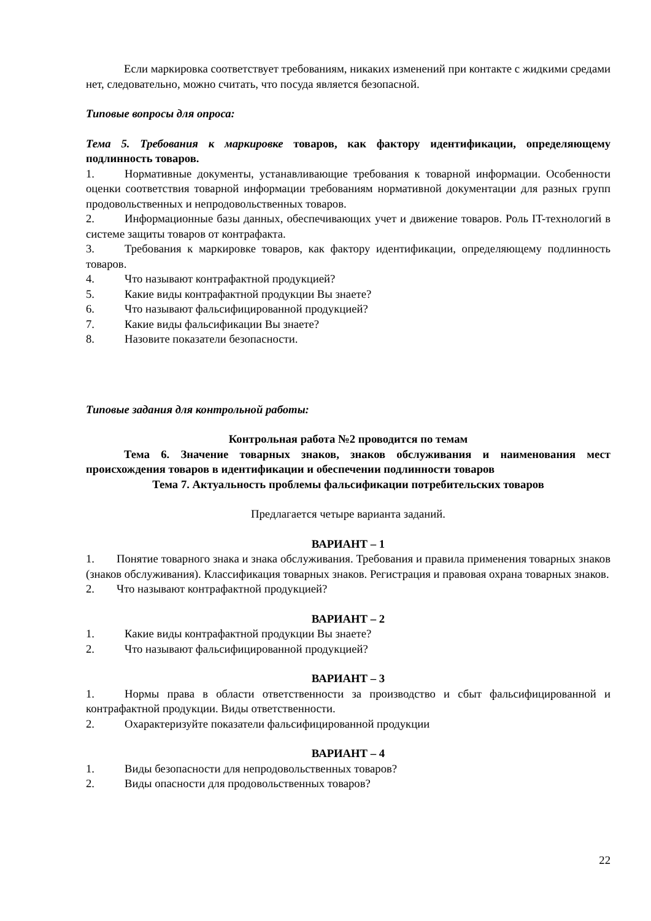Если маркировка соответствует требованиям, никаких изменений при контакте с жидкими средами нет, следовательно, можно считать, что посуда является безопасной.
Типовые вопросы для опроса:
Тема 5. Требования к маркировке товаров, как фактору идентификации, определяющему подлинность товаров.
1. Нормативные документы, устанавливающие требования к товарной информации. Особенности оценки соответствия товарной информации требованиям нормативной документации для разных групп продовольственных и непродовольственных товаров.
2. Информационные базы данных, обеспечивающих учет и движение товаров. Роль IT-технологий в системе защиты товаров от контрафакта.
3. Требования к маркировке товаров, как фактору идентификации, определяющему подлинность товаров.
4. Что называют контрафактной продукцией?
5. Какие виды контрафактной продукции Вы знаете?
6. Что называют фальсифицированной продукцией?
7. Какие виды фальсификации Вы знаете?
8. Назовите показатели безопасности.
Типовые задания для контрольной работы:
Контрольная работа №2 проводится по темам
Тема 6. Значение товарных знаков, знаков обслуживания и наименования мест происхождения товаров в идентификации и обеспечении подлинности товаров
Тема 7. Актуальность проблемы фальсификации потребительских товаров
Предлагается четыре варианта заданий.
ВАРИАНТ – 1
1. Понятие товарного знака и знака обслуживания. Требования и правила применения товарных знаков (знаков обслуживания). Классификация товарных знаков. Регистрация и правовая охрана товарных знаков.
2. Что называют контрафактной продукцией?
ВАРИАНТ – 2
1. Какие виды контрафактной продукции Вы знаете?
2. Что называют фальсифицированной продукцией?
ВАРИАНТ – 3
1. Нормы права в области ответственности за производство и сбыт фальсифицированной и контрафактной продукции. Виды ответственности.
2. Охарактеризуйте показатели фальсифицированной продукции
ВАРИАНТ – 4
1. Виды безопасности для непродовольственных товаров?
2. Виды опасности для продовольственных товаров?
22